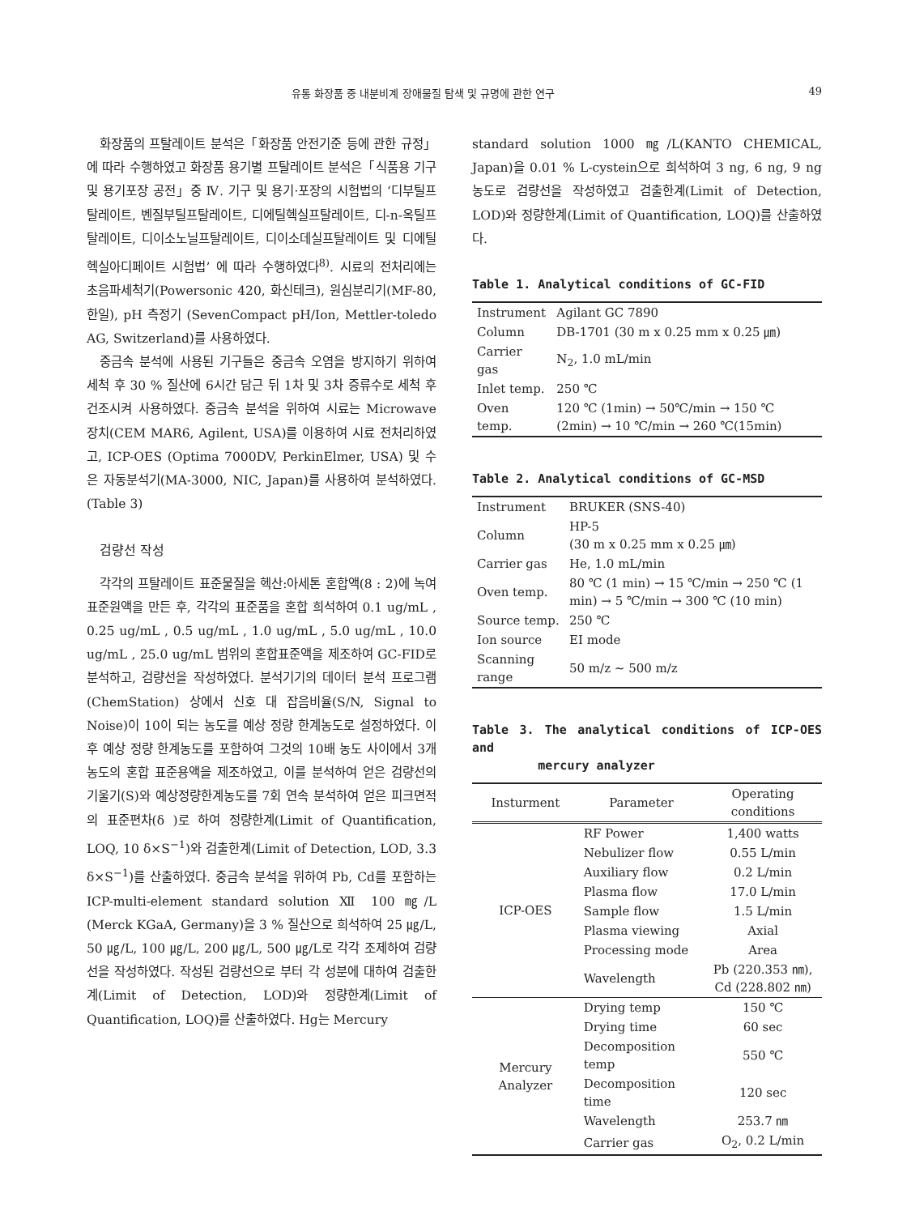유통 화장품 중 내분비계 장애물질 탐색 및 규명에 관한 연구 49
화장품의 프탈레이트 분석은「화장품 안전기준 등에 관한 규정」에 따라 수행하였고 화장품 용기별 프탈레이트 분석은「식품용 기구 및 용기포장 공전」중 Ⅳ. 기구 및 용기·포장의 시험법의 ‘디부틸프탈레이트, 벤질부틸프탈레이트, 디에틸헥실프탈레이트, 디-n-옥틸프탈레이트, 디이소노닐프탈레이트, 디이소데실프탈레이트 및 디에틸헥실아디페이트 시험법’ 에 따라 수행하였다<sup>8)</sup>. 시료의 전처리에는 초음파세척기(Powersonic 420, 화신테크), 원심분리기(MF-80, 한일), pH 측정기 (SevenCompact pH/Ion, Mettler-toledo AG, Switzerland)를 사용하였다.
중금속 분석에 사용된 기구들은 중금속 오염을 방지하기 위하여 세척 후 30 % 질산에 6시간 담근 뒤 1차 및 3차 증류수로 세척 후 건조시켜 사용하였다. 중금속 분석을 위하여 시료는 Microwave 장치(CEM MAR6, Agilent, USA)를 이용하여 시료 전처리하였고, ICP-OES (Optima 7000DV, PerkinElmer, USA) 및 수은 자동분석기(MA-3000, NIC, Japan)를 사용하여 분석하였다.(Table 3)
검량선 작성
각각의 프탈레이트 표준물질을 헥산:아세톤 혼합액(8 : 2)에 녹여 표준원액을 만든 후, 각각의 표준품을 혼합 희석하여 0.1 ug/mL , 0.25 ug/mL , 0.5 ug/mL , 1.0 ug/mL , 5.0 ug/mL , 10.0 ug/mL , 25.0 ug/mL 범위의 혼합표준액을 제조하여 GC-FID로 분석하고, 검량선을 작성하였다. 분석기기의 데이터 분석 프로그램(ChemStation) 상에서 신호 대 잡음비율(S/N, Signal to Noise)이 10이 되는 농도를 예상 정량 한계농도로 설정하였다. 이후 예상 정량 한계농도를 포함하여 그것의 10배 농도 사이에서 3개 농도의 혼합 표준용액을 제조하였고, 이를 분석하여 얻은 검량선의 기울기(S)와 예상정량한계농도를 7회 연속 분석하여 얻은 피크면적의 표준편차(δ )로 하여 정량한계(Limit of Quantification, LOQ, 10 δ×S<sup>−1</sup>)와 검출한계(Limit of Detection, LOD, 3.3 δ×S<sup>−1</sup>)를 산출하였다. 중금속 분석을 위하여 Pb, Cd를 포함하는 ICP-multi-element standard solution Ⅻ 100 ㎎/L (Merck KGaA, Germany)을 3 % 질산으로 희석하여 25 ㎍/L, 50 ㎍/L, 100 ㎍/L, 200 ㎍/L, 500 ㎍/L로 각각 조제하여 검량선을 작성하였다. 작성된 검량선으로 부터 각 성분에 대하여 검출한계(Limit of Detection, LOD)와 정량한계(Limit of Quantification, LOQ)를 산출하였다. Hg는 Mercury
standard solution 1000 ㎎/L(KANTO CHEMICAL, Japan)을 0.01 % L-cystein으로 희석하여 3 ng, 6 ng, 9 ng 농도로 검량선을 작성하였고 검출한계(Limit of Detection, LOD)와 정량한계(Limit of Quantification, LOQ)를 산출하였다.
Table 1. Analytical conditions of GC-FID
| Instrument | Agilant GC 7890 |
| Column | DB-1701 (30 m x 0.25 mm x 0.25 ㎛) |
| Carrier gas | N<sub>2</sub>, 1.0 mL/min |
| Inlet temp. | 250 ℃ |
| Oven temp. | 120 ℃ (1min) → 50℃/min → 150 ℃ (2min) → 10 ℃/min → 260 ℃(15min) |
Table 2. Analytical conditions of GC-MSD
| Instrument | BRUKER (SNS-40) |
| Column | HP-5 (30 m x 0.25 mm x 0.25 ㎛) |
| Carrier gas | He, 1.0 mL/min |
| Oven temp. | 80 ℃ (1 min) → 15 ℃/min → 250 ℃ (1 min) → 5 ℃/min → 300 ℃ (10 min) |
| Source temp. | 250 ℃ |
| Ion source | EI mode |
| Scanning range | 50 m/z ∼ 500 m/z |
Table 3. The analytical conditions of ICP-OES and
mercury analyzer
| Insturment | Parameter | Operating conditions |
| --- | --- | --- |
| ICP-OES | RF Power | 1,400 watts |
| | Nebulizer flow | 0.55 L/min |
| | Auxiliary flow | 0.2 L/min |
| | Plasma flow | 17.0 L/min |
| | Sample flow | 1.5 L/min |
| | Plasma viewing | Axial |
| | Processing mode | Area |
| | Wavelength | Pb (220.353 ㎚), Cd (228.802 ㎚) |
| Mercury Analyzer | Drying temp | 150 ℃ |
| | Drying time | 60 sec |
| | Decomposition temp | 550 ℃ |
| | Decomposition time | 120 sec |
| | Wavelength | 253.7 ㎚ |
| | Carrier gas | O<sub>2</sub>, 0.2 L/min |